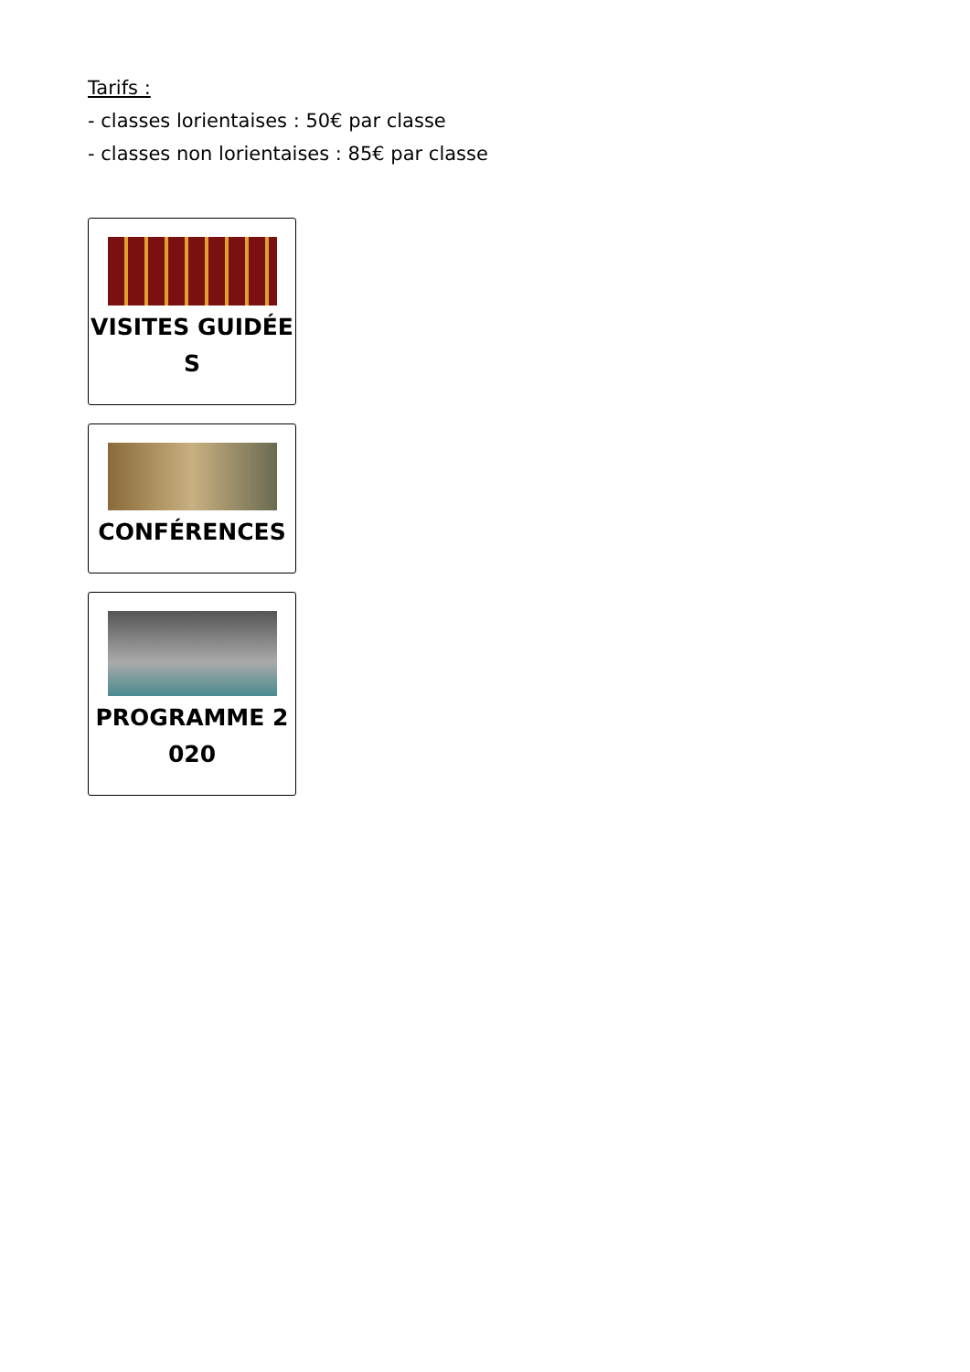Tarifs :
- classes lorientaises : 50€ par classe
- classes non lorientaises : 85€ par classe
VISITES GUIDÉES
CONFÉRENCES
PROGRAMME 2020